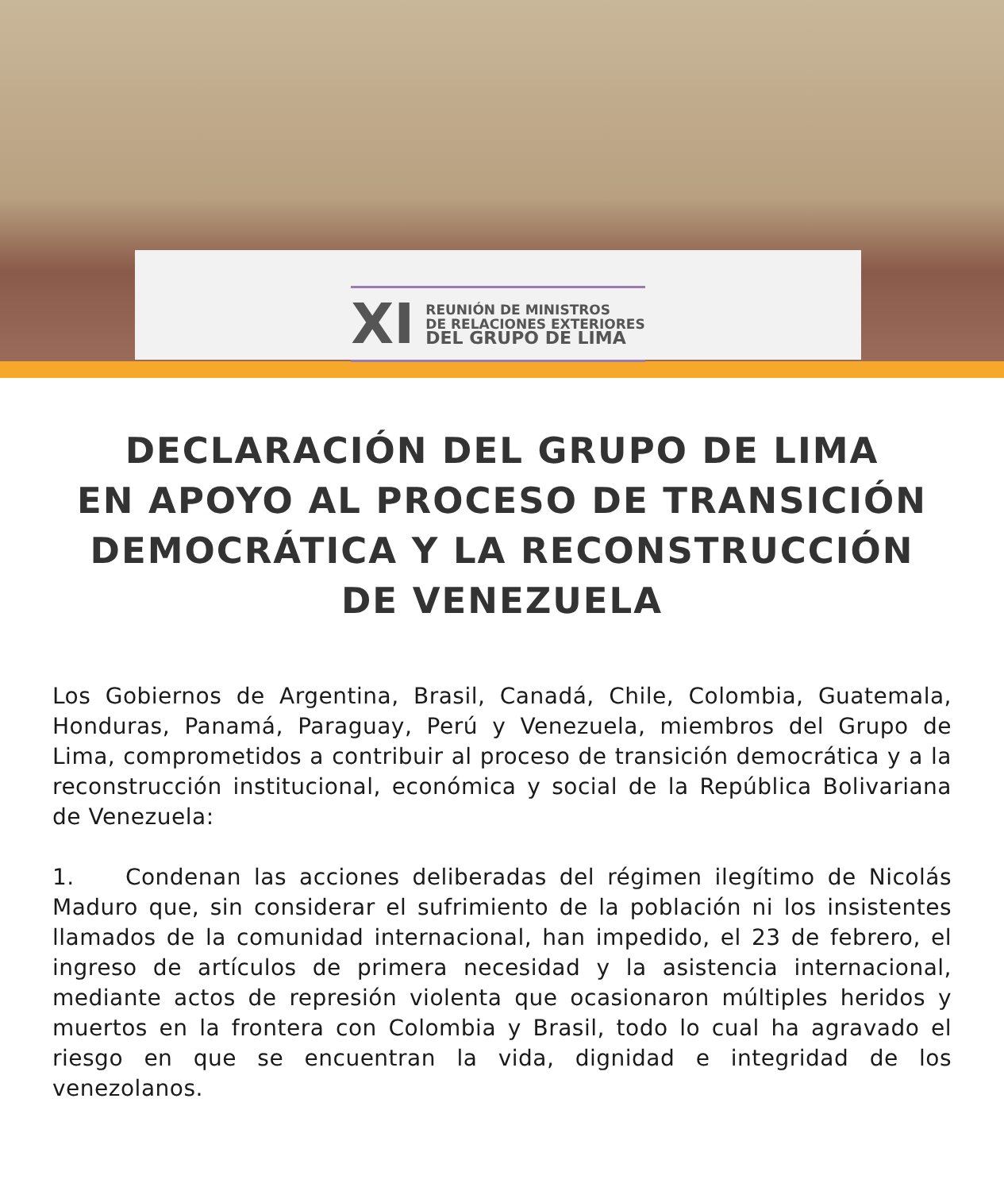XI
REUNIÓN DE MINISTROS
DE RELACIONES EXTERIORES
DEL GRUPO DE LIMA
DECLARACIÓN DEL GRUPO DE LIMA
EN APOYO AL PROCESO DE TRANSICIÓN
DEMOCRÁTICA Y LA RECONSTRUCCIÓN
DE VENEZUELA
Los Gobiernos de Argentina, Brasil, Canadá, Chile, Colombia, Guatemala, Honduras, Panamá, Paraguay, Perú y Venezuela, miembros del Grupo de Lima, comprometidos a contribuir al proceso de transición democrática y a la reconstrucción institucional, económica y social de la República Bolivariana de Venezuela:
1. Condenan las acciones deliberadas del régimen ilegítimo de Nicolás Maduro que, sin considerar el sufrimiento de la población ni los insistentes llamados de la comunidad internacional, han impedido, el 23 de febrero, el ingreso de artículos de primera necesidad y la asistencia internacional, mediante actos de represión violenta que ocasionaron múltiples heridos y muertos en la frontera con Colombia y Brasil, todo lo cual ha agravado el riesgo en que se encuentran la vida, dignidad e integridad de los venezolanos.